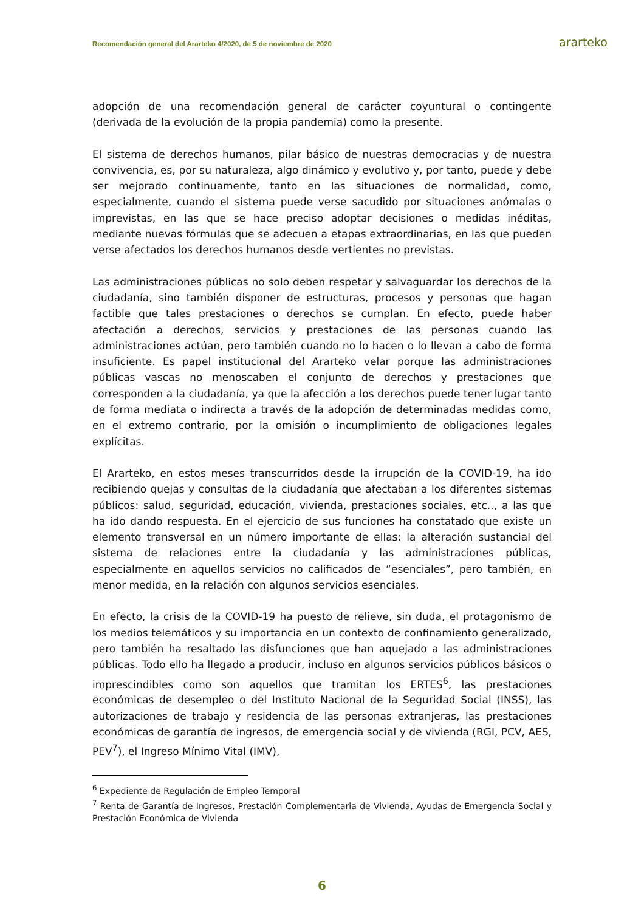Recomendación general del Ararteko 4/2020, de 5 de noviembre de 2020 ararteko
adopción de una recomendación general de carácter coyuntural o contingente (derivada de la evolución de la propia pandemia) como la presente.
El sistema de derechos humanos, pilar básico de nuestras democracias y de nuestra convivencia, es, por su naturaleza, algo dinámico y evolutivo y, por tanto, puede y debe ser mejorado continuamente, tanto en las situaciones de normalidad, como, especialmente, cuando el sistema puede verse sacudido por situaciones anómalas o imprevistas, en las que se hace preciso adoptar decisiones o medidas inéditas, mediante nuevas fórmulas que se adecuen a etapas extraordinarias, en las que pueden verse afectados los derechos humanos desde vertientes no previstas.
Las administraciones públicas no solo deben respetar y salvaguardar los derechos de la ciudadanía, sino también disponer de estructuras, procesos y personas que hagan factible que tales prestaciones o derechos se cumplan. En efecto, puede haber afectación a derechos, servicios y prestaciones de las personas cuando las administraciones actúan, pero también cuando no lo hacen o lo llevan a cabo de forma insuficiente. Es papel institucional del Ararteko velar porque las administraciones públicas vascas no menoscaben el conjunto de derechos y prestaciones que corresponden a la ciudadanía, ya que la afección a los derechos puede tener lugar tanto de forma mediata o indirecta a través de la adopción de determinadas medidas como, en el extremo contrario, por la omisión o incumplimiento de obligaciones legales explícitas.
El Ararteko, en estos meses transcurridos desde la irrupción de la COVID-19, ha ido recibiendo quejas y consultas de la ciudadanía que afectaban a los diferentes sistemas públicos: salud, seguridad, educación, vivienda, prestaciones sociales, etc.., a las que ha ido dando respuesta. En el ejercicio de sus funciones ha constatado que existe un elemento transversal en un número importante de ellas: la alteración sustancial del sistema de relaciones entre la ciudadanía y las administraciones públicas, especialmente en aquellos servicios no calificados de “esenciales”, pero también, en menor medida, en la relación con algunos servicios esenciales.
En efecto, la crisis de la COVID-19 ha puesto de relieve, sin duda, el protagonismo de los medios telemáticos y su importancia en un contexto de confinamiento generalizado, pero también ha resaltado las disfunciones que han aquejado a las administraciones públicas. Todo ello ha llegado a producir, incluso en algunos servicios públicos básicos o imprescindibles como son aquellos que tramitan los ERTES<sup>6</sup>, las prestaciones económicas de desempleo o del Instituto Nacional de la Seguridad Social (INSS), las autorizaciones de trabajo y residencia de las personas extranjeras, las prestaciones económicas de garantía de ingresos, de emergencia social y de vivienda (RGI, PCV, AES, PEV<sup>7</sup>), el Ingreso Mínimo Vital (IMV),
<sup>6</sup> Expediente de Regulación de Empleo Temporal
<sup>7</sup> Renta de Garantía de Ingresos, Prestación Complementaria de Vivienda, Ayudas de Emergencia Social y Prestación Económica de Vivienda
6